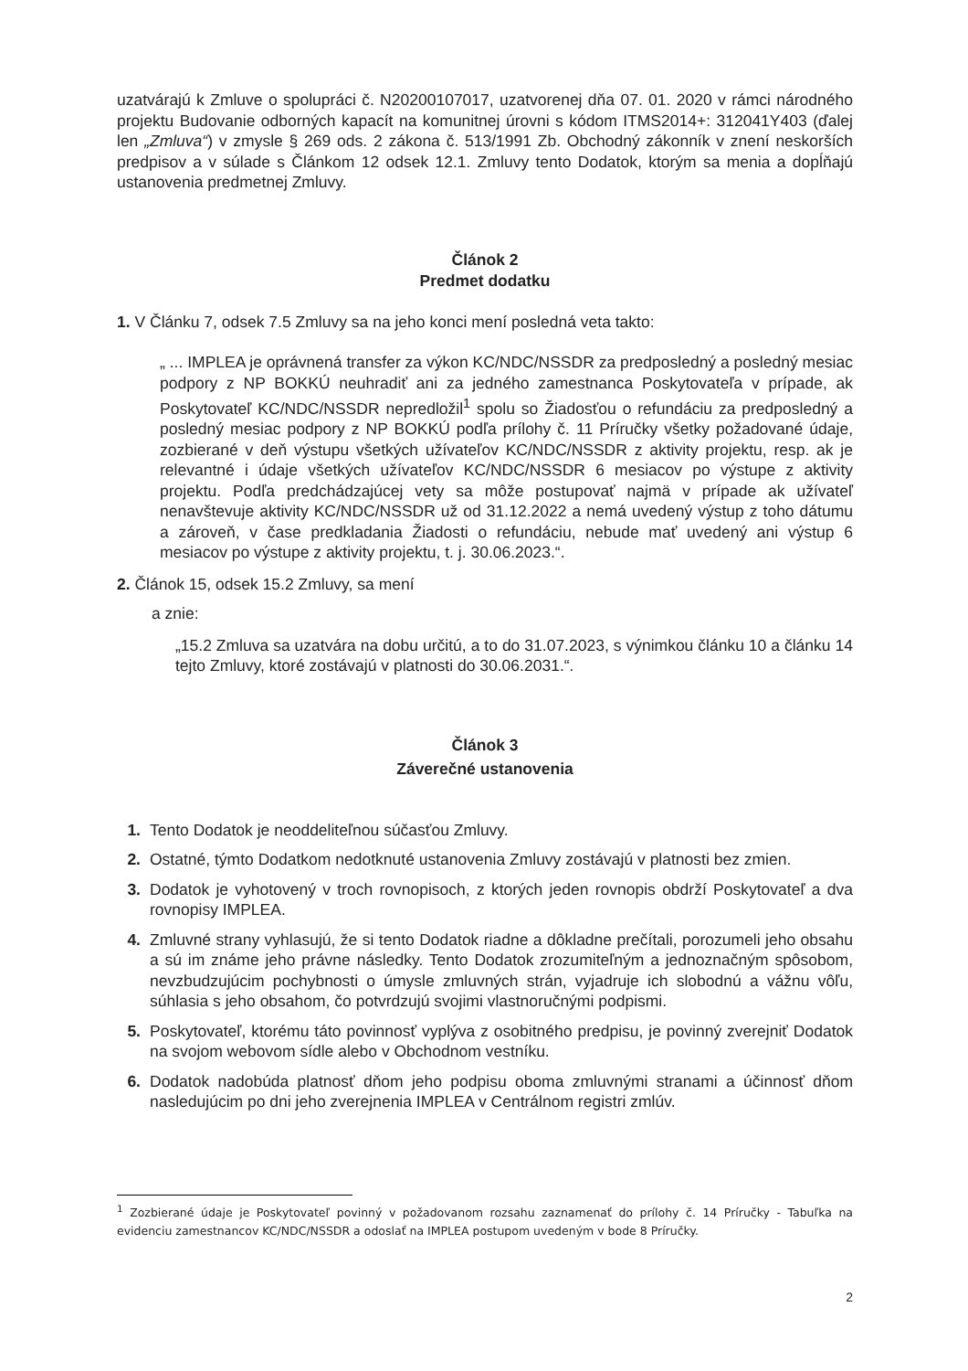uzatvárajú k Zmluve o spolupráci č. N20200107017, uzatvorenej dňa 07. 01. 2020 v rámci národného projektu Budovanie odborných kapacít na komunitnej úrovni s kódom ITMS2014+: 312041Y403 (ďalej len „Zmluva“) v zmysle § 269 ods. 2 zákona č. 513/1991 Zb. Obchodný zákonník v znení neskorších predpisov a v súlade s Článkom 12 odsek 12.1. Zmluvy tento Dodatok, ktorým sa menia a dopĺňajú ustanovenia predmetnej Zmluvy.
Článok 2
Predmet dodatku
1. V Článku 7, odsek 7.5 Zmluvy sa na jeho konci mení posledná veta takto:
„ ... IMPLEA je oprávnená transfer za výkon KC/NDC/NSSDR za predposledný a posledný mesiac podpory z NP BOKKÚ neuhradiť ani za jedného zamestnanca Poskytovateľa v prípade, ak Poskytovateľ KC/NDC/NSSDR nepredložil<sup>1</sup> spolu so Žiadosťou o refundáciu za predposledný a posledný mesiac podpory z NP BOKKÚ podľa prílohy č. 11 Príručky všetky požadované údaje, zozbierané v deň výstupu všetkých užívateľov KC/NDC/NSSDR z aktivity projektu, resp. ak je relevantné i údaje všetkých užívateľov KC/NDC/NSSDR 6 mesiacov po výstupe z aktivity projektu. Podľa predchádzajúcej vety sa môže postupovať najmä v prípade ak užívateľ nenavštevuje aktivity KC/NDC/NSSDR už od 31.12.2022 a nemá uvedený výstup z toho dátumu a zároveň, v čase predkladania Žiadosti o refundáciu, nebude mať uvedený ani výstup 6 mesiacov po výstupe z aktivity projektu, t. j. 30.06.2023.“.
2. Článok 15, odsek 15.2 Zmluvy, sa mení
a znie:
„15.2 Zmluva sa uzatvára na dobu určitú, a to do 31.07.2023, s výnimkou článku 10 a článku 14 tejto Zmluvy, ktoré zostávajú v platnosti do 30.06.2031.“.
Článok 3
Záverečné ustanovenia
1. Tento Dodatok je neoddeliteľnou súčasťou Zmluvy.
2. Ostatné, týmto Dodatkom nedotknuté ustanovenia Zmluvy zostávajú v platnosti bez zmien.
3. Dodatok je vyhotovený v troch rovnopisoch, z ktorých jeden rovnopis obdrží Poskytovateľ a dva rovnopisy IMPLEA.
4. Zmluvné strany vyhlasujú, že si tento Dodatok riadne a dôkladne prečítali, porozumeli jeho obsahu a sú im známe jeho právne následky. Tento Dodatok zrozumiteľným a jednoznačným spôsobom, nevzbudzujúcim pochybnosti o úmysle zmluvných strán, vyjadruje ich slobodnú a vážnu vôľu, súhlasia s jeho obsahom, čo potvrdzujú svojimi vlastnoručnými podpismi.
5. Poskytovateľ, ktorému táto povinnosť vyplýva z osobitného predpisu, je povinný zverejniť Dodatok na svojom webovom sídle alebo v Obchodnom vestníku.
6. Dodatok nadobúda platnosť dňom jeho podpisu oboma zmluvnými stranami a účinnosť dňom nasledujúcim po dni jeho zverejnenia IMPLEA v Centrálnom registri zmlúv.
<sup>1</sup> Zozbierané údaje je Poskytovateľ povinný v požadovanom rozsahu zaznamenať do prílohy č. 14 Príručky - Tabuľka na evidenciu zamestnancov KC/NDC/NSSDR a odoslať na IMPLEA postupom uvedeným v bode 8 Príručky.
2